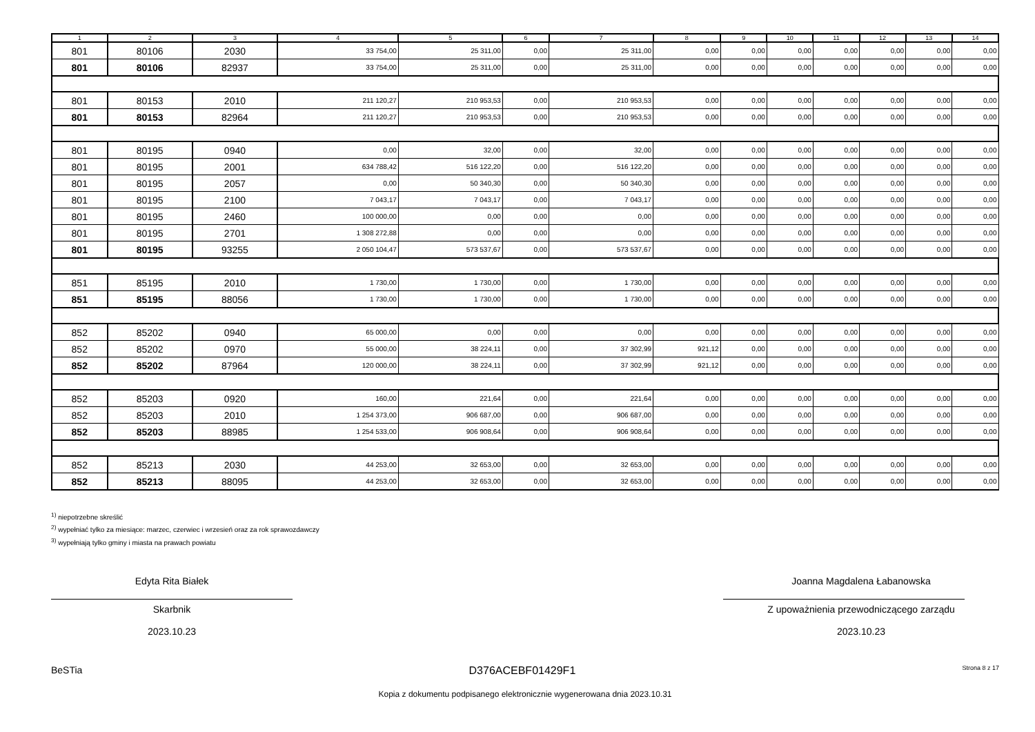| 1 | 2 | 3 | 4 | 5 | 6 | 7 | 8 | 9 | 10 | 11 | 12 | 13 | 14 |
| --- | --- | --- | --- | --- | --- | --- | --- | --- | --- | --- | --- | --- | --- |
| 801 | 80106 | 2030 | 33 754,00 | 25 311,00 | 0,00 | 25 311,00 | 0,00 | 0,00 | 0,00 | 0,00 | 0,00 | 0,00 | 0,00 |
| 801 | 80106 | 82937 | 33 754,00 | 25 311,00 | 0,00 | 25 311,00 | 0,00 | 0,00 | 0,00 | 0,00 | 0,00 | 0,00 | 0,00 |
| 801 | 80153 | 2010 | 211 120,27 | 210 953,53 | 0,00 | 210 953,53 | 0,00 | 0,00 | 0,00 | 0,00 | 0,00 | 0,00 | 0,00 |
| 801 | 80153 | 82964 | 211 120,27 | 210 953,53 | 0,00 | 210 953,53 | 0,00 | 0,00 | 0,00 | 0,00 | 0,00 | 0,00 | 0,00 |
| 801 | 80195 | 0940 | 0,00 | 32,00 | 0,00 | 32,00 | 0,00 | 0,00 | 0,00 | 0,00 | 0,00 | 0,00 | 0,00 |
| 801 | 80195 | 2001 | 634 788,42 | 516 122,20 | 0,00 | 516 122,20 | 0,00 | 0,00 | 0,00 | 0,00 | 0,00 | 0,00 | 0,00 |
| 801 | 80195 | 2057 | 0,00 | 50 340,30 | 0,00 | 50 340,30 | 0,00 | 0,00 | 0,00 | 0,00 | 0,00 | 0,00 | 0,00 |
| 801 | 80195 | 2100 | 7 043,17 | 7 043,17 | 0,00 | 7 043,17 | 0,00 | 0,00 | 0,00 | 0,00 | 0,00 | 0,00 | 0,00 |
| 801 | 80195 | 2460 | 100 000,00 | 0,00 | 0,00 | 0,00 | 0,00 | 0,00 | 0,00 | 0,00 | 0,00 | 0,00 | 0,00 |
| 801 | 80195 | 2701 | 1 308 272,88 | 0,00 | 0,00 | 0,00 | 0,00 | 0,00 | 0,00 | 0,00 | 0,00 | 0,00 | 0,00 |
| 801 | 80195 | 93255 | 2 050 104,47 | 573 537,67 | 0,00 | 573 537,67 | 0,00 | 0,00 | 0,00 | 0,00 | 0,00 | 0,00 | 0,00 |
| 851 | 85195 | 2010 | 1 730,00 | 1 730,00 | 0,00 | 1 730,00 | 0,00 | 0,00 | 0,00 | 0,00 | 0,00 | 0,00 | 0,00 |
| 851 | 85195 | 88056 | 1 730,00 | 1 730,00 | 0,00 | 1 730,00 | 0,00 | 0,00 | 0,00 | 0,00 | 0,00 | 0,00 | 0,00 |
| 852 | 85202 | 0940 | 65 000,00 | 0,00 | 0,00 | 0,00 | 0,00 | 0,00 | 0,00 | 0,00 | 0,00 | 0,00 | 0,00 |
| 852 | 85202 | 0970 | 55 000,00 | 38 224,11 | 0,00 | 37 302,99 | 921,12 | 0,00 | 0,00 | 0,00 | 0,00 | 0,00 | 0,00 |
| 852 | 85202 | 87964 | 120 000,00 | 38 224,11 | 0,00 | 37 302,99 | 921,12 | 0,00 | 0,00 | 0,00 | 0,00 | 0,00 | 0,00 |
| 852 | 85203 | 0920 | 160,00 | 221,64 | 0,00 | 221,64 | 0,00 | 0,00 | 0,00 | 0,00 | 0,00 | 0,00 | 0,00 |
| 852 | 85203 | 2010 | 1 254 373,00 | 906 687,00 | 0,00 | 906 687,00 | 0,00 | 0,00 | 0,00 | 0,00 | 0,00 | 0,00 | 0,00 |
| 852 | 85203 | 88985 | 1 254 533,00 | 906 908,64 | 0,00 | 906 908,64 | 0,00 | 0,00 | 0,00 | 0,00 | 0,00 | 0,00 | 0,00 |
| 852 | 85213 | 2030 | 44 253,00 | 32 653,00 | 0,00 | 32 653,00 | 0,00 | 0,00 | 0,00 | 0,00 | 0,00 | 0,00 | 0,00 |
| 852 | 85213 | 88095 | 44 253,00 | 32 653,00 | 0,00 | 32 653,00 | 0,00 | 0,00 | 0,00 | 0,00 | 0,00 | 0,00 | 0,00 |
<sup>1)</sup> niepotrzebne skreślić
<sup>2)</sup> wypełniać tylko za miesiące: marzec, czerwiec i wrzesień oraz za rok sprawozdawczy
<sup>3)</sup> wypełniają tylko gminy i miasta na prawach powiatu
Edyta Rita Białek
Skarbnik
2023.10.23
Joanna Magdalena Łabanowska
Z upoważnienia przewodniczącego zarządu
2023.10.23
BeSTia D376ACEBF01429F1 Strona 8 z 17
Kopia z dokumentu podpisanego elektronicznie wygenerowana dnia 2023.10.31